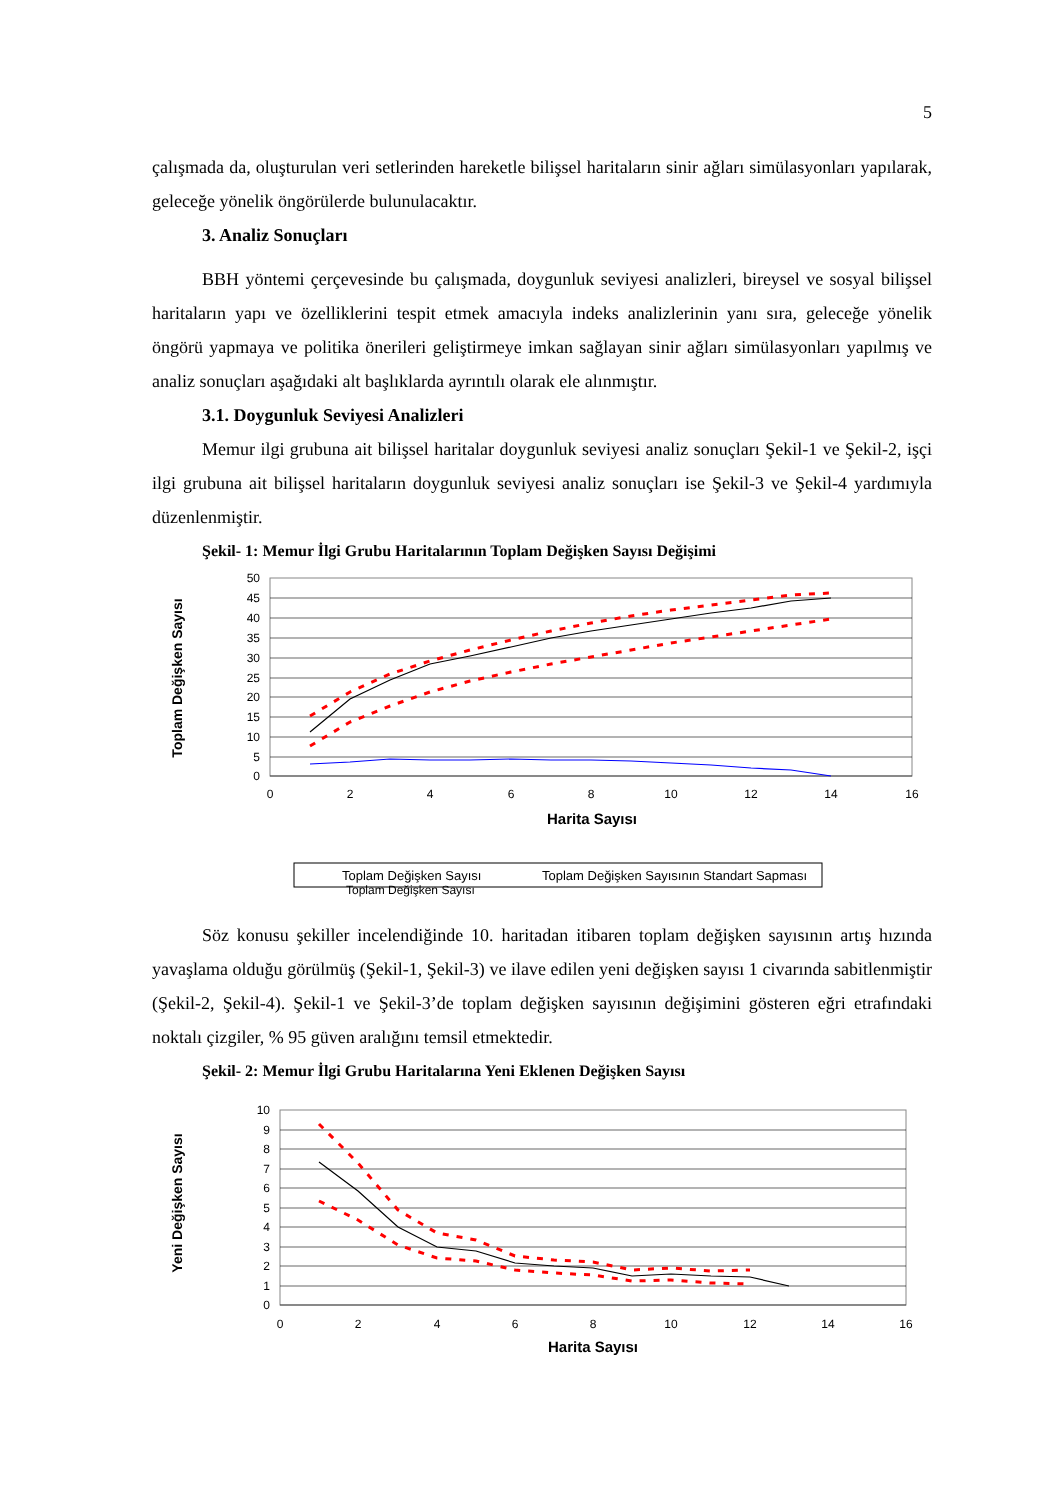5
çalışmada da, oluşturulan veri setlerinden hareketle bilişsel haritaların sinir ağları simülasyonları yapılarak, geleceğe yönelik öngörülerde bulunulacaktır.
3. Analiz Sonuçları
BBH yöntemi çerçevesinde bu çalışmada, doygunluk seviyesi analizleri, bireysel ve sosyal bilişsel haritaların yapı ve özelliklerini tespit etmek amacıyla indeks analizlerinin yanı sıra, geleceğe yönelik öngörü yapmaya ve politika önerileri geliştirmeye imkan sağlayan sinir ağları simülasyonları yapılmış ve analiz sonuçları aşağıdaki alt başlıklarda ayrıntılı olarak ele alınmıştır.
3.1. Doygunluk Seviyesi Analizleri
Memur ilgi grubuna ait bilişsel haritalar doygunluk seviyesi analiz sonuçları Şekil-1 ve Şekil-2, işçi ilgi grubuna ait bilişsel haritaların doygunluk seviyesi analiz sonuçları ise Şekil-3 ve Şekil-4 yardımıyla düzenlenmiştir.
Şekil- 1: Memur İlgi Grubu Haritalarının Toplam Değişken Sayısı Değişimi
50
45
40
35
30
25
20
15
10
5
0
0
2
4
6
8
10
12
14
16
Harita Sayısı
Toplam Değişken Sayısı
Toplam Değişken Sayısı
Toplam Değişken Sayısının Standart Sapması
Toplam Değişken Sayısı
Söz konusu şekiller incelendiğinde 10. haritadan itibaren toplam değişken sayısının artış hızında yavaşlama olduğu görülmüş (Şekil-1, Şekil-3) ve ilave edilen yeni değişken sayısı 1 civarında sabitlenmiştir (Şekil-2, Şekil-4). Şekil-1 ve Şekil-3’de toplam değişken sayısının değişimini gösteren eğri etrafındaki noktalı çizgiler, % 95 güven aralığını temsil etmektedir.
Şekil- 2: Memur İlgi Grubu Haritalarına Yeni Eklenen Değişken Sayısı
10
9
8
7
6
5
4
3
2
1
0
0
2
4
6
8
10
12
14
16
Harita Sayısı
Yeni Değişken Sayısı